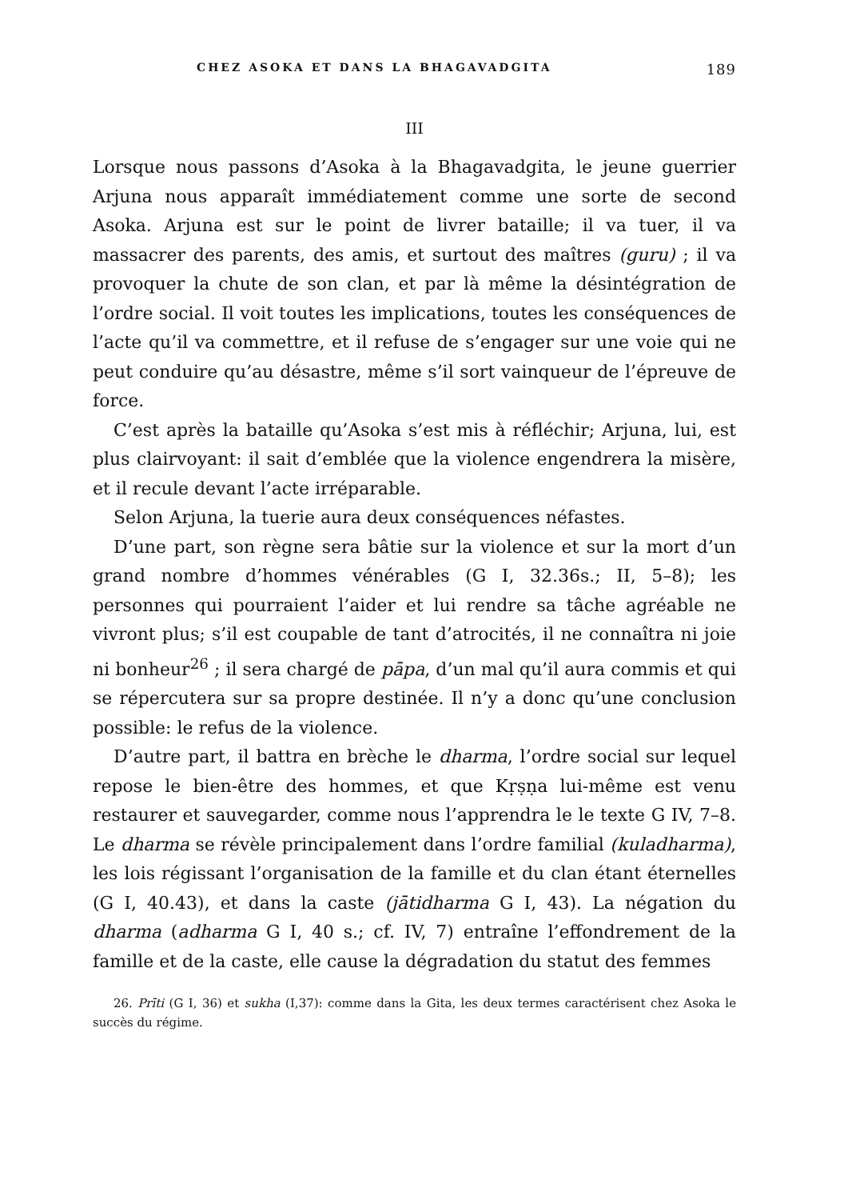CHEZ ASOKA ET DANS LA BHAGAVADGITA 189
III
Lorsque nous passons d’Asoka à la Bhagavadgita, le jeune guerrier Arjuna nous apparaît immédiatement comme une sorte de second Asoka. Arjuna est sur le point de livrer bataille; il va tuer, il va massacrer des parents, des amis, et surtout des maîtres (guru) ; il va provoquer la chute de son clan, et par là même la désintégration de l’ordre social. Il voit toutes les implications, toutes les conséquences de l’acte qu’il va commettre, et il refuse de s’engager sur une voie qui ne peut conduire qu’au désastre, même s’il sort vainqueur de l’épreuve de force.
C’est après la bataille qu’Asoka s’est mis à réfléchir; Arjuna, lui, est plus clairvoyant: il sait d’emblée que la violence engendrera la misère, et il recule devant l’acte irréparable.
Selon Arjuna, la tuerie aura deux conséquences néfastes.
D’une part, son règne sera bâtie sur la violence et sur la mort d’un grand nombre d’hommes vénérables (G I, 32.36s.; II, 5–8); les personnes qui pourraient l’aider et lui rendre sa tâche agréable ne vivront plus; s’il est coupable de tant d’atrocités, il ne connaîtra ni joie ni bonheur<sup>26</sup> ; il sera chargé de pāpa, d’un mal qu’il aura commis et qui se répercutera sur sa propre destinée. Il n’y a donc qu’une conclusion possible: le refus de la violence.
D’autre part, il battra en brèche le dharma, l’ordre social sur lequel repose le bien-être des hommes, et que Kṛṣṇa lui-même est venu restaurer et sauvegarder, comme nous l’apprendra le le texte G IV, 7–8. Le dharma se révèle principalement dans l’ordre familial (kuladharma), les lois régissant l’organisation de la famille et du clan étant éternelles (G I, 40.43), et dans la caste (jātidharma G I, 43). La négation du dharma (adharma G I, 40 s.; cf. IV, 7) entraîne l’effondrement de la famille et de la caste, elle cause la dégradation du statut des femmes
26. Prīti (G I, 36) et sukha (I,37): comme dans la Gita, les deux termes caractérisent chez Asoka le succès du régime.